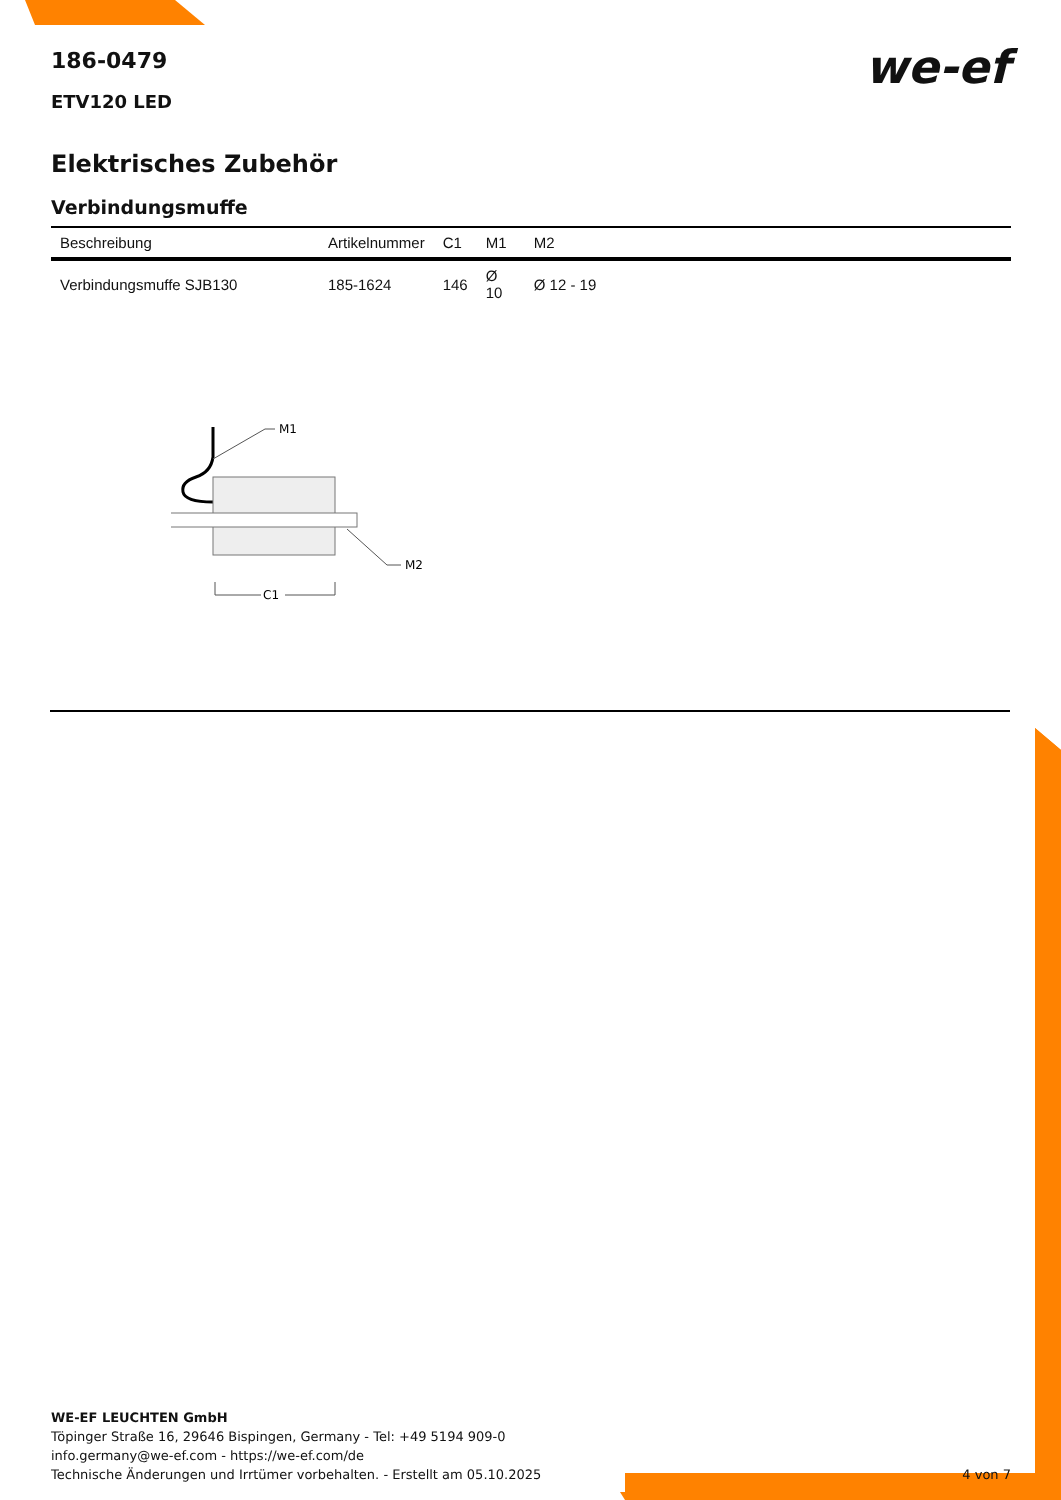we-ef
186-0479
ETV120 LED
Elektrisches Zubehör
Verbindungsmuffe
| Beschreibung | Artikelnummer | C1 | M1 | M2 |
| --- | --- | --- | --- | --- |
| Verbindungsmuffe SJB130 | 185-1624 | 146 | Ø 10 | Ø 12 - 19 |
M1
M2
C1
WE-EF LEUCHTEN GmbH
Töpinger Straße 16, 29646 Bispingen, Germany - Tel: +49 5194 909-0
info.germany@we-ef.com - https://we-ef.com/de
Technische Änderungen und Irrtümer vorbehalten. - Erstellt am 05.10.2025 4 von 7